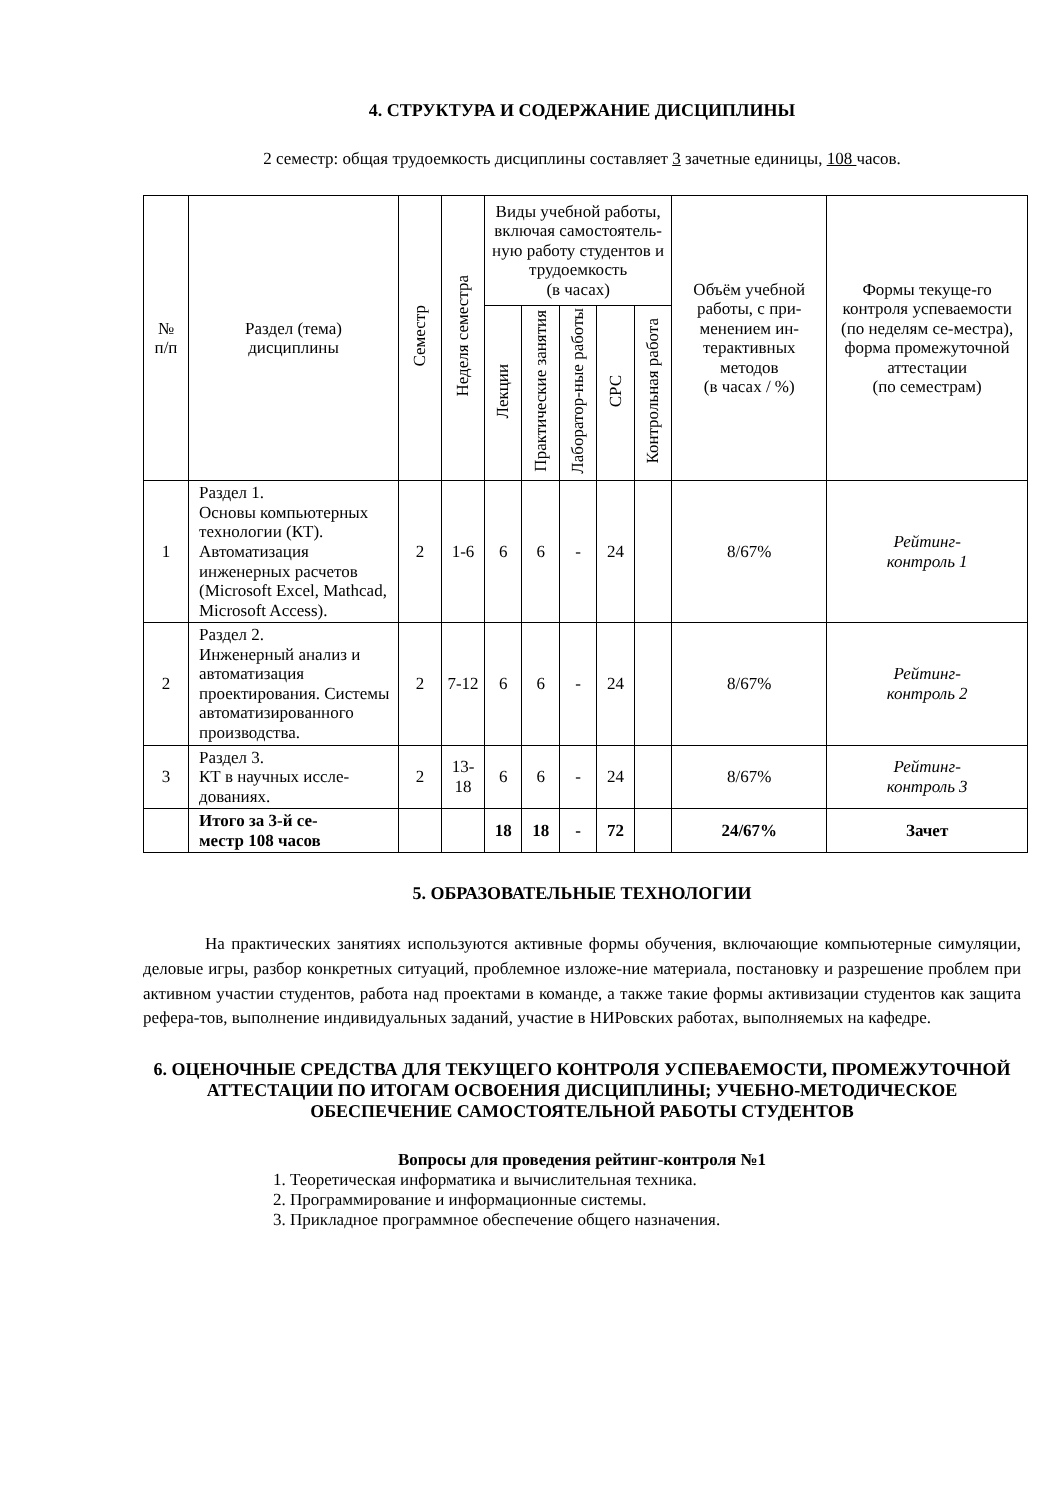4. СТРУКТУРА И СОДЕРЖАНИЕ ДИСЦИПЛИНЫ
2 семестр: общая трудоемкость дисциплины составляет 3 зачетные единицы, 108 часов.
| № п/п | Раздел (тема) дисциплины | Семестр | Неделя семестра | Виды учебной работы, включая самостоятель-ную работу студентов и трудоемкость (в часах) | | | | | Объём учебной работы, с при-менением ин-терактивных методов (в часах / %) | Формы текуще-го контроля успеваемости (по неделям се-местра), форма промежуточной аттестации (по семестрам) |
| --- | --- | --- | --- | --- | --- | --- | --- | --- | --- | --- |
| | | | | Лекции | Практические занятия | Лаборатор-ные работы | СРС | Контрольная работа | | |
| 1 | Раздел 1. Основы компьютерных технологии (КТ). Автоматизация инженерных расчетов (Microsoft Excel, Mathcad, Microsoft Access). | 2 | 1-6 | 6 | 6 | - | 24 | | 8/67% | Рейтинг- контроль 1 |
| 2 | Раздел 2. Инженерный анализ и автоматизация проектирования. Системы автоматизированного производства. | 2 | 7-12 | 6 | 6 | - | 24 | | 8/67% | Рейтинг- контроль 2 |
| 3 | Раздел 3. КТ в научных иссле-дованиях. | 2 | 13- 18 | 6 | 6 | - | 24 | | 8/67% | Рейтинг- контроль 3 |
| | Итого за 3-й се- местр 108 часов | | | 18 | 18 | - | 72 | | 24/67% | Зачет |
5. ОБРАЗОВАТЕЛЬНЫЕ ТЕХНОЛОГИИ
На практических занятиях используются активные формы обучения, включающие компьютерные симуляции, деловые игры, разбор конкретных ситуаций, проблемное изложе-ние материала, постановку и разрешение проблем при активном участии студентов, работа над проектами в команде, а также такие формы активизации студентов как защита рефера-тов, выполнение индивидуальных заданий, участие в НИРовских работах, выполняемых на кафедре.
6. ОЦЕНОЧНЫЕ СРЕДСТВА ДЛЯ ТЕКУЩЕГО КОНТРОЛЯ УСПЕВАЕМОСТИ, ПРОМЕЖУТОЧНОЙ АТТЕСТАЦИИ ПО ИТОГАМ ОСВОЕНИЯ ДИСЦИПЛИНЫ; УЧЕБНО-МЕТОДИЧЕСКОЕ ОБЕСПЕЧЕНИЕ САМОСТОЯТЕЛЬНОЙ РАБОТЫ СТУДЕНТОВ
Вопросы для проведения рейтинг-контроля №1
1. Теоретическая информатика и вычислительная техника.
2. Программирование и информационные системы.
3. Прикладное программное обеспечение общего назначения.